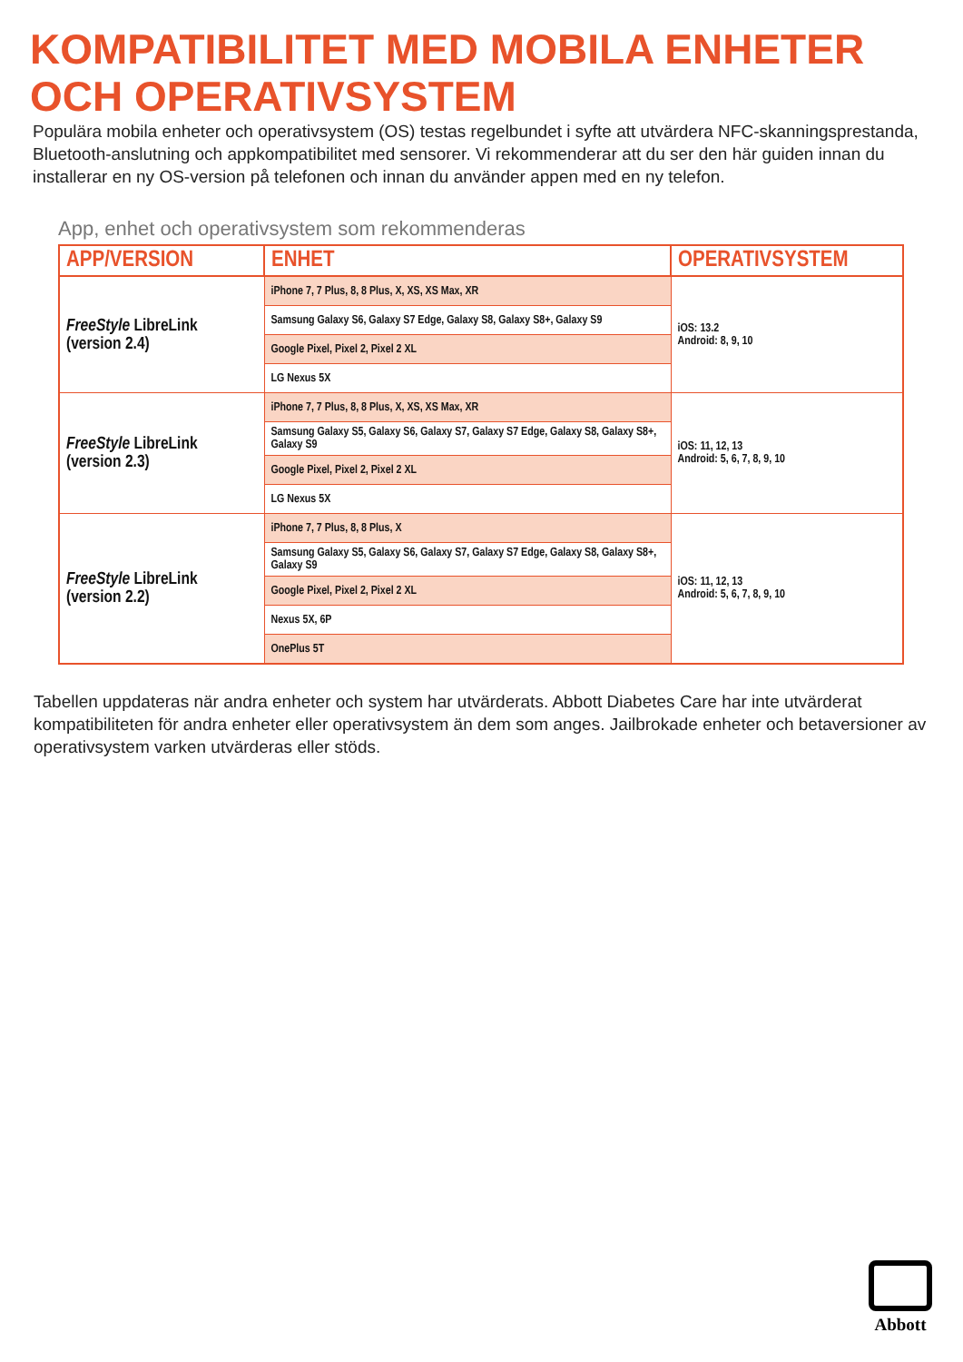KOMPATIBILITET MED MOBILA ENHETER
OCH OPERATIVSYSTEM
Populära mobila enheter och operativsystem (OS) testas regelbundet i syfte att utvärdera NFC-skanningsprestanda, Bluetooth-anslutning och appkompatibilitet med sensorer. Vi rekommenderar att du ser den här guiden innan du installerar en ny OS-version på telefonen och innan du använder appen med en ny telefon.
App, enhet och operativsystem som rekommenderas
| APP/VERSION | ENHET | OPERATIVSYSTEM |
| --- | --- | --- |
| FreeStyle LibreLink (version 2.4) | iPhone 7, 7 Plus, 8, 8 Plus, X, XS, XS Max, XR | iOS: 13.2 Android: 8, 9, 10 |
| | Samsung Galaxy S6, Galaxy S7 Edge, Galaxy S8, Galaxy S8+, Galaxy S9 | |
| | Google Pixel, Pixel 2, Pixel 2 XL | |
| | LG Nexus 5X | |
| FreeStyle LibreLink (version 2.3) | iPhone 7, 7 Plus, 8, 8 Plus, X, XS, XS Max, XR | iOS: 11, 12, 13 Android: 5, 6, 7, 8, 9, 10 |
| | Samsung Galaxy S5, Galaxy S6, Galaxy S7, Galaxy S7 Edge, Galaxy S8, Galaxy S8+, Galaxy S9 | |
| | Google Pixel, Pixel 2, Pixel 2 XL | |
| | LG Nexus 5X | |
| FreeStyle LibreLink (version 2.2) | iPhone 7, 7 Plus, 8, 8 Plus, X | iOS: 11, 12, 13 Android: 5, 6, 7, 8, 9, 10 |
| | Samsung Galaxy S5, Galaxy S6, Galaxy S7, Galaxy S7 Edge, Galaxy S8, Galaxy S8+, Galaxy S9 | |
| | Google Pixel, Pixel 2, Pixel 2 XL | |
| | Nexus 5X, 6P | |
| | OnePlus 5T | |
Tabellen uppdateras när andra enheter och system har utvärderats. Abbott Diabetes Care har inte utvärderat kompatibiliteten för andra enheter eller operativsystem än dem som anges. Jailbrokade enheter och betaversioner av operativsystem varken utvärderas eller stöds.
Abbott